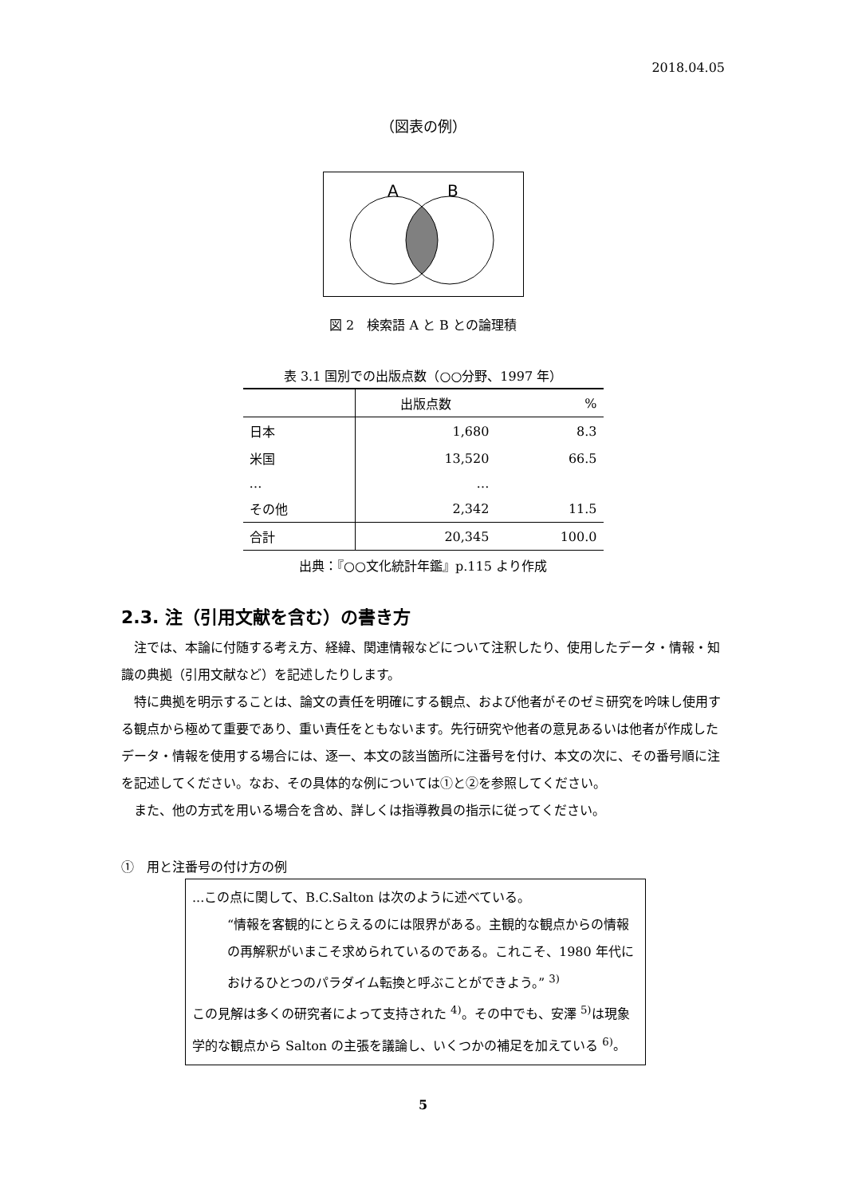2018.04.05
（図表の例）
A
B
図 2　検索語 A と B との論理積
表 3.1 国別での出版点数（○○分野、1997 年）
| | 出版点数 | % |
| --- | --- | --- |
| 日本 | 1,680 | 8.3 |
| 米国 | 13,520 | 66.5 |
| … | … | |
| その他 | 2,342 | 11.5 |
| 合計 | 20,345 | 100.0 |
出典：『○○文化統計年鑑』p.115 より作成
2.3. 注（引用文献を含む）の書き方
注では、本論に付随する考え方、経緯、関連情報などについて注釈したり、使用したデータ・情報・知識の典拠（引用文献など）を記述したりします。
特に典拠を明示することは、論文の責任を明確にする観点、および他者がそのゼミ研究を吟味し使用する観点から極めて重要であり、重い責任をともないます。先行研究や他者の意見あるいは他者が作成したデータ・情報を使用する場合には、逐一、本文の該当箇所に注番号を付け、本文の次に、その番号順に注を記述してください。なお、その具体的な例については①と②を参照してください。
また、他の方式を用いる場合を含め、詳しくは指導教員の指示に従ってください。
①　用と注番号の付け方の例
...この点に関して、B.C.Salton は次のように述べている。
“情報を客観的にとらえるのには限界がある。主観的な観点からの情報の再解釈がいまこそ求められているのである。これこそ、1980 年代におけるひとつのパラダイム転換と呼ぶことができよう。” <sup>3)</sup>
この見解は多くの研究者によって支持された <sup>4)</sup>。その中でも、安澤 <sup>5)</sup>は現象学的な観点から Salton の主張を議論し、いくつかの補足を加えている <sup>6)</sup>。
5